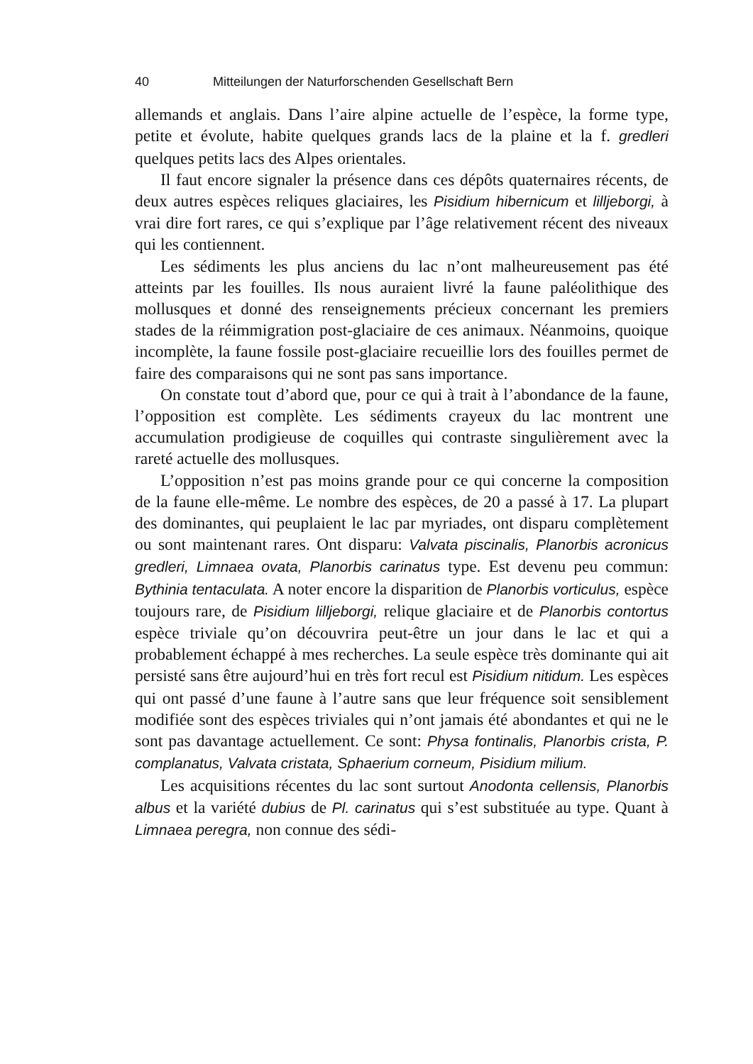40 Mitteilungen der Naturforschenden Gesellschaft Bern
allemands et anglais. Dans l’aire alpine actuelle de l’espèce, la forme type, petite et évolute, habite quelques grands lacs de la plaine et la f. gredleri quelques petits lacs des Alpes orientales.
Il faut encore signaler la présence dans ces dépôts quaternaires récents, de deux autres espèces reliques glaciaires, les Pisidium hibernicum et lilljeborgi, à vrai dire fort rares, ce qui s’explique par l’âge relativement récent des niveaux qui les contiennent.
Les sédiments les plus anciens du lac n’ont malheureusement pas été atteints par les fouilles. Ils nous auraient livré la faune paléolithique des mollusques et donné des renseignements précieux concernant les premiers stades de la réimmigration post-glaciaire de ces animaux. Néanmoins, quoique incomplète, la faune fossile post-glaciaire recueillie lors des fouilles permet de faire des comparaisons qui ne sont pas sans importance.
On constate tout d’abord que, pour ce qui à trait à l’abondance de la faune, l’opposition est complète. Les sédiments crayeux du lac montrent une accumulation prodigieuse de coquilles qui contraste singulièrement avec la rareté actuelle des mollusques.
L’opposition n’est pas moins grande pour ce qui concerne la composition de la faune elle-même. Le nombre des espèces, de 20 a passé à 17. La plupart des dominantes, qui peuplaient le lac par myriades, ont disparu complètement ou sont maintenant rares. Ont disparu: Valvata piscinalis, Planorbis acronicus gredleri, Limnaea ovata, Planorbis carinatus type. Est devenu peu commun: Bythinia tentaculata. A noter encore la disparition de Planorbis vorticulus, espèce toujours rare, de Pisidium lilljeborgi, relique glaciaire et de Planorbis contortus espèce triviale qu’on découvrira peut-être un jour dans le lac et qui a probablement échappé à mes recherches. La seule espèce très dominante qui ait persisté sans être aujourd’hui en très fort recul est Pisidium nitidum. Les espèces qui ont passé d’une faune à l’autre sans que leur fréquence soit sensiblement modifiée sont des espèces triviales qui n’ont jamais été abondantes et qui ne le sont pas davantage actuellement. Ce sont: Physa fontinalis, Planorbis crista, P. complanatus, Valvata cristata, Sphaerium corneum, Pisidium milium.
Les acquisitions récentes du lac sont surtout Anodonta cellensis, Planorbis albus et la variété dubius de Pl. carinatus qui s’est substituée au type. Quant à Limnaea peregra, non connue des sédi-